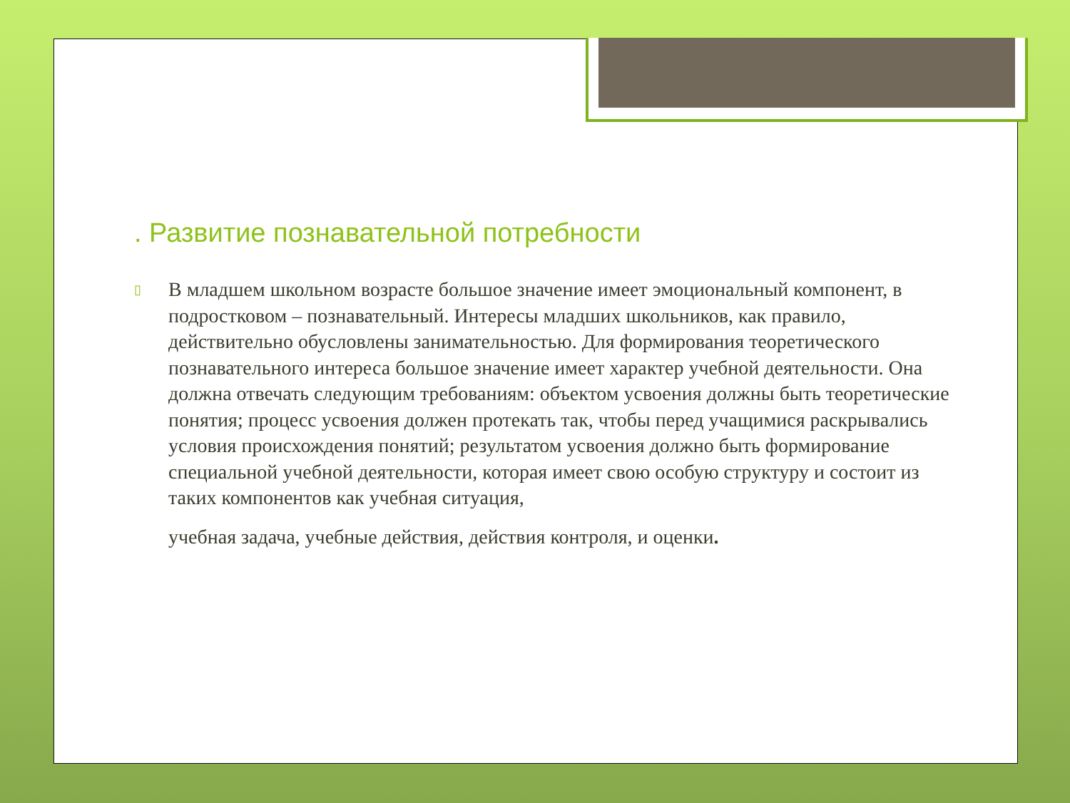. Развитие познавательной потребности
▯
В младшем школьном возрасте большое значение имеет эмоциональный компонент, в подростковом – познавательный. Интересы младших школьников, как правило, действительно обусловлены занимательностью. Для формирования теоретического познавательного интереса большое значение имеет характер учебной деятельности. Она должна отвечать следующим требованиям: объектом усвоения должны быть теоретические понятия; процесс усвоения должен протекать так, чтобы перед учащимися раскрывались условия происхождения понятий; результатом усвоения должно быть формирование специальной учебной деятельности, которая имеет свою особую структуру и состоит из таких компонентов как учебная ситуация,
учебная задача, учебные действия, действия контроля, и оценки.